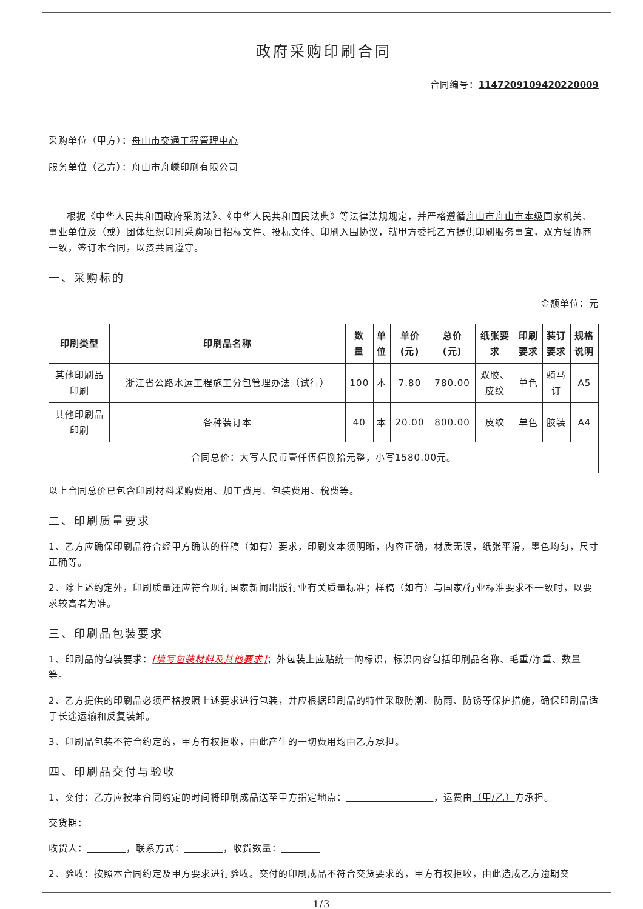政府采购印刷合同
合同编号：1147209109420220009
采购单位（甲方）：舟山市交通工程管理中心
服务单位（乙方）：舟山市舟嵊印刷有限公司
根据《中华人民共和国政府采购法》、《中华人民共和国民法典》等法律法规规定，并严格遵循舟山市舟山市本级国家机关、事业单位及（或）团体组织印刷采购项目招标文件、投标文件、印刷入围协议，就甲方委托乙方提供印刷服务事宜，双方经协商一致，签订本合同，以资共同遵守。
一、采购标的
金额单位：元
| 印刷类型 | 印刷品名称 | 数 量 | 单 位 | 单价 (元) | 总价 (元) | 纸张要 求 | 印刷 要求 | 装订 要求 | 规格 说明 |
| --- | --- | --- | --- | --- | --- | --- | --- | --- | --- |
| 其他印刷品 印刷 | 浙江省公路水运工程施工分包管理办法（试行） | 100 | 本 | 7.80 | 780.00 | 双胶、 皮纹 | 单色 | 骑马 订 | A5 |
| 其他印刷品 印刷 | 各种装订本 | 40 | 本 | 20.00 | 800.00 | 皮纹 | 单色 | 胶装 | A4 |
| 合同总价：大写人民币壹仟伍佰捌拾元整，小写1580.00元。 | | | | | | | | | |
以上合同总价已包含印刷材料采购费用、加工费用、包装费用、税费等。
二、印刷质量要求
1、乙方应确保印刷品符合经甲方确认的样稿（如有）要求，印刷文本须明晰，内容正确，材质无误，纸张平滑，墨色均匀，尺寸正确等。
2、除上述约定外，印刷质量还应符合现行国家新闻出版行业有关质量标准；样稿（如有）与国家/行业标准要求不一致时，以要求较高者为准。
三、印刷品包装要求
1、印刷品的包装要求：[填写包装材料及其他要求]；外包装上应贴统一的标识，标识内容包括印刷品名称、毛重/净重、数量等。
2、乙方提供的印刷品必须严格按照上述要求进行包装，并应根据印刷品的特性采取防潮、防雨、防锈等保护措施，确保印刷品适于长途运输和反复装卸。
3、印刷品包装不符合约定的，甲方有权拒收，由此产生的一切费用均由乙方承担。
四、印刷品交付与验收
1、交付：乙方应按本合同约定的时间将印刷成品送至甲方指定地点：          ，运费由（甲/乙）方承担。
交货期：    
收货人：     ，联系方式：     ，收货数量：    
2、验收：按照本合同约定及甲方要求进行验收。交付的印刷成品不符合交货要求的，甲方有权拒收，由此造成乙方逾期交
1/3